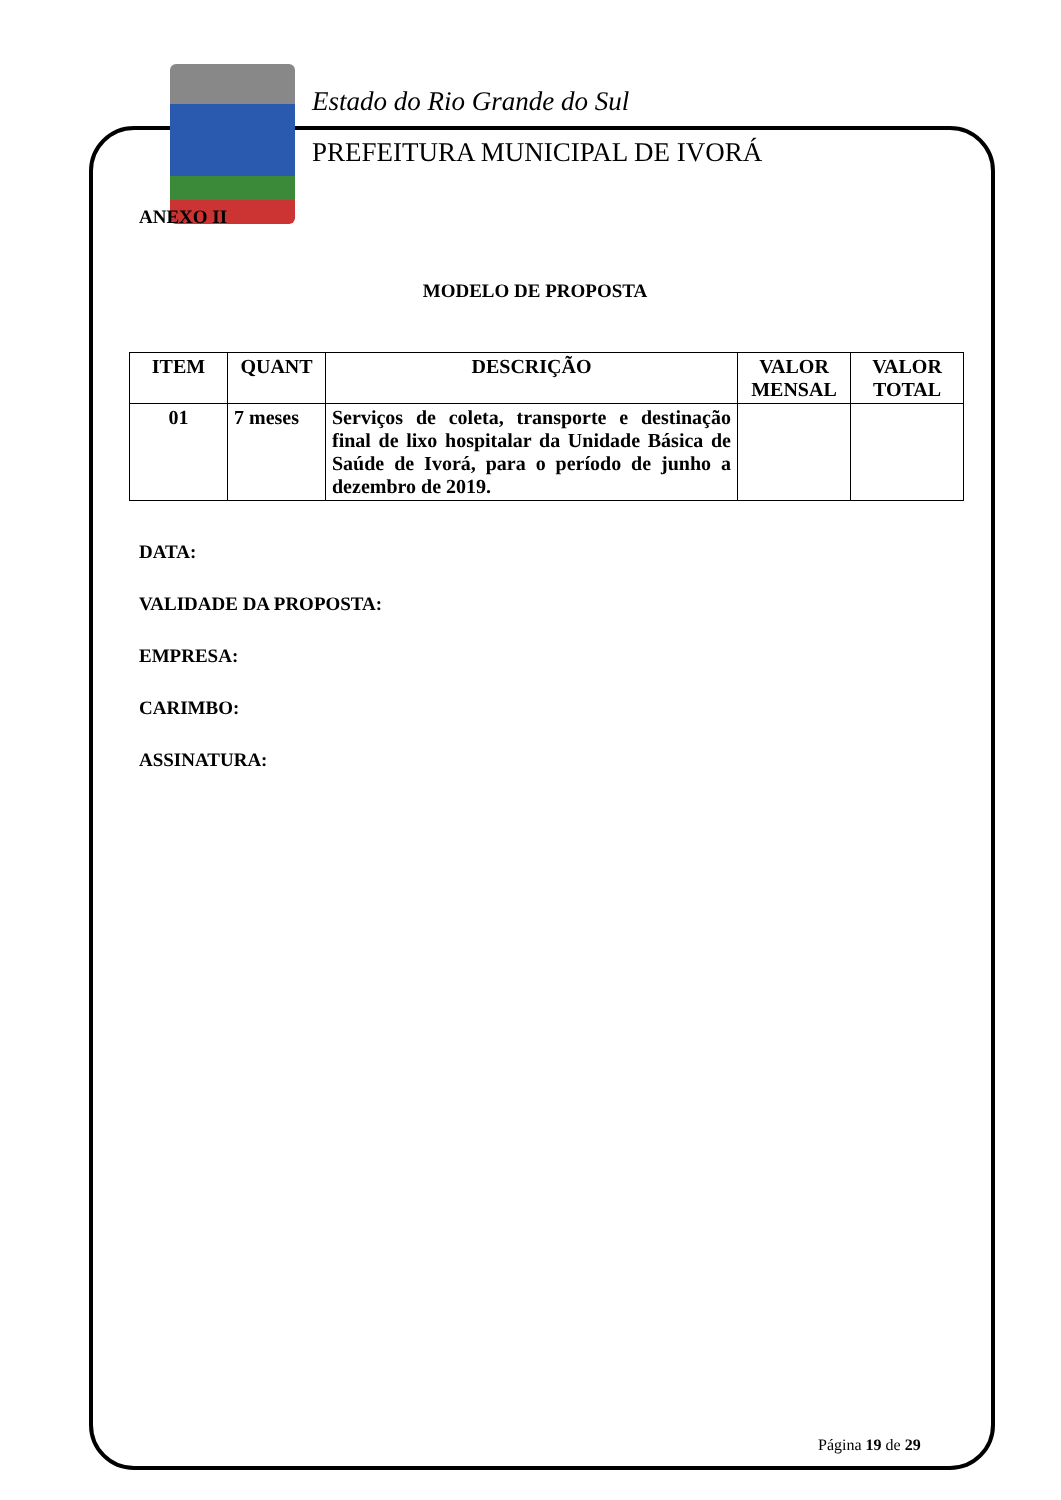Estado do Rio Grande do Sul
PREFEITURA MUNICIPAL DE IVORÁ
ANEXO II
MODELO DE PROPOSTA
| ITEM | QUANT | DESCRIÇÃO | VALOR MENSAL | VALOR TOTAL |
| --- | --- | --- | --- | --- |
| 01 | 7 meses | Serviços de coleta, transporte e destinação final de lixo hospitalar da Unidade Básica de Saúde de Ivorá, para o período de junho a dezembro de 2019. | | |
DATA:
VALIDADE DA PROPOSTA:
EMPRESA:
CARIMBO:
ASSINATURA:
Página 19 de 29